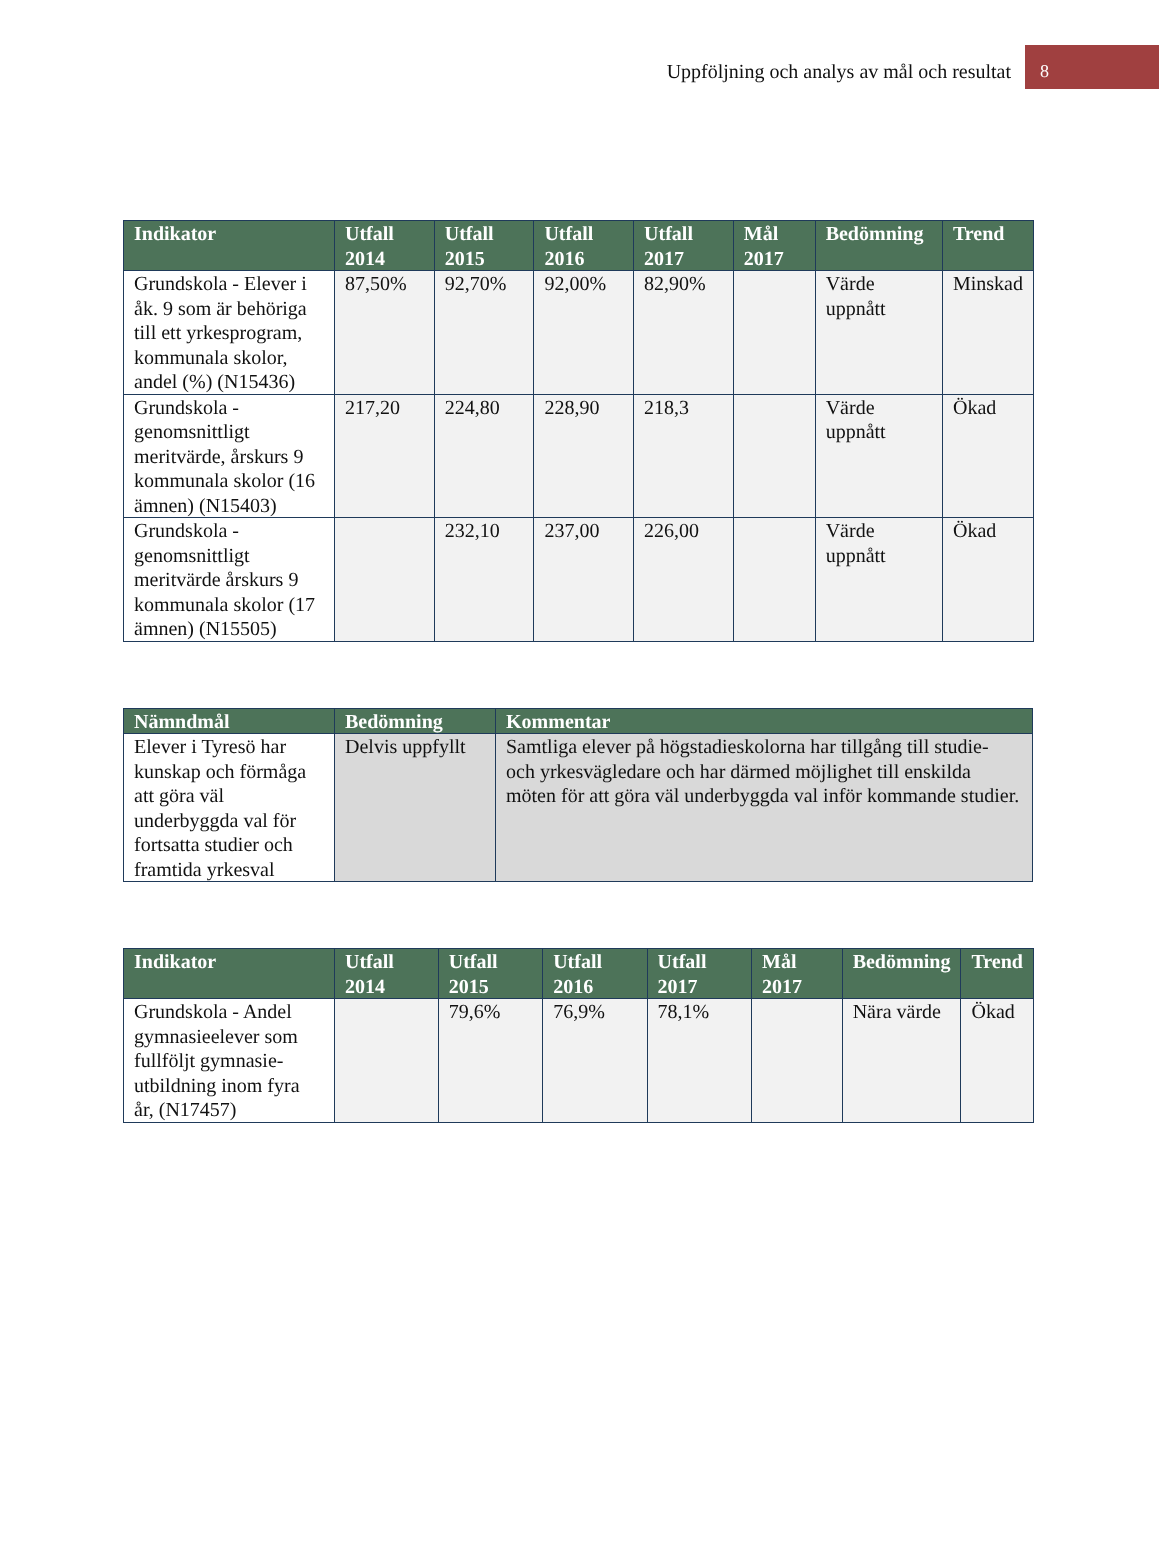Uppföljning och analys av mål och resultat 8
| Indikator | Utfall 2014 | Utfall 2015 | Utfall 2016 | Utfall 2017 | Mål 2017 | Bedömning | Trend |
| --- | --- | --- | --- | --- | --- | --- | --- |
| Grundskola - Elever i åk. 9 som är behöriga till ett yrkesprogram, kommunala skolor, andel (%) (N15436) | 87,50% | 92,70% | 92,00% | 82,90% | | Värde uppnått | Minskad |
| Grundskola - genomsnittligt meritvärde, årskurs 9 kommunala skolor (16 ämnen) (N15403) | 217,20 | 224,80 | 228,90 | 218,3 | | Värde uppnått | Ökad |
| Grundskola - genomsnittligt meritvärde årskurs 9 kommunala skolor (17 ämnen) (N15505) | | 232,10 | 237,00 | 226,00 | | Värde uppnått | Ökad |
| Nämndmål | Bedömning | Kommentar |
| --- | --- | --- |
| Elever i Tyresö har kunskap och förmåga att göra väl underbyggda val för fortsatta studier och framtida yrkesval | Delvis uppfyllt | Samtliga elever på högstadieskolorna har tillgång till studie- och yrkesvägledare och har därmed möjlighet till enskilda möten för att göra väl underbyggda val inför kommande studier. |
| Indikator | Utfall 2014 | Utfall 2015 | Utfall 2016 | Utfall 2017 | Mål 2017 | Bedömning | Trend |
| --- | --- | --- | --- | --- | --- | --- | --- |
| Grundskola - Andel gymnasieelever som fullföljt gymnasie-utbildning inom fyra år, (N17457) | | 79,6% | 76,9% | 78,1% | | Nära värde | Ökad |